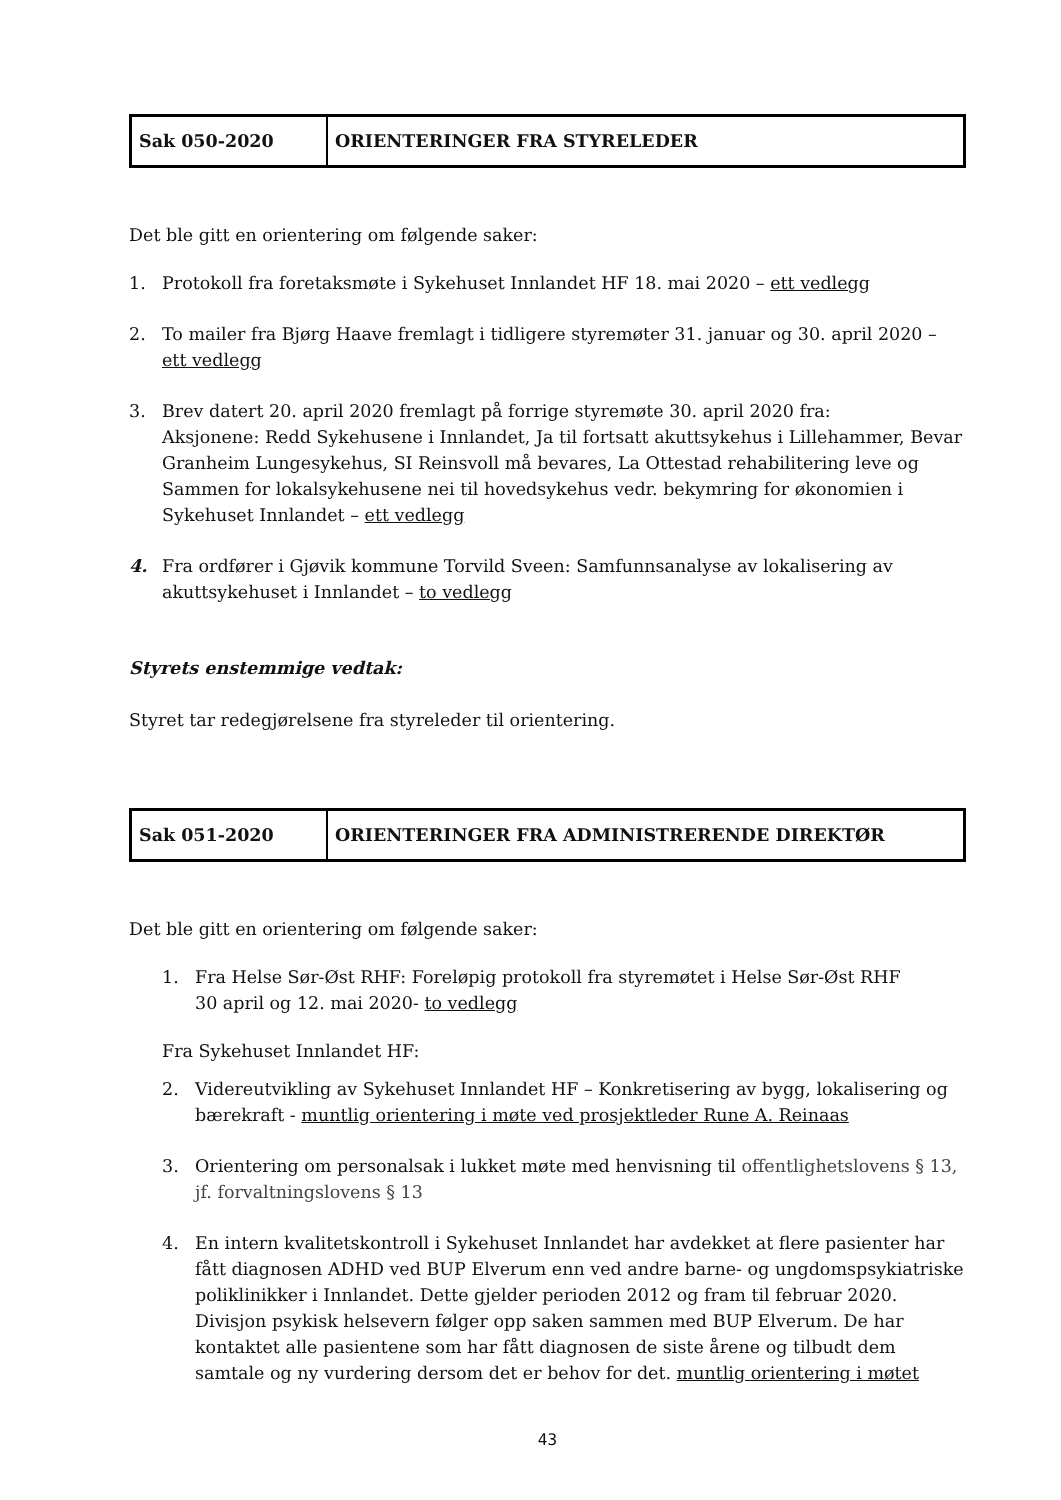| Sak 050-2020 | ORIENTERINGER FRA STYRELEDER |
Det ble gitt en orientering om følgende saker:
1. Protokoll fra foretaksmøte i Sykehuset Innlandet HF 18. mai 2020 – ett vedlegg
2. To mailer fra Bjørg Haave fremlagt i tidligere styremøter 31. januar og 30. april 2020 – ett vedlegg
3. Brev datert 20. april 2020 fremlagt på forrige styremøte 30. april 2020 fra:
Aksjonene: Redd Sykehusene i Innlandet, Ja til fortsatt akuttsykehus i Lillehammer, Bevar Granheim Lungesykehus, SI Reinsvoll må bevares, La Ottestad rehabilitering leve og Sammen for lokalsykehusene nei til hovedsykehus vedr. bekymring for økonomien i Sykehuset Innlandet – ett vedlegg
4. Fra ordfører i Gjøvik kommune Torvild Sveen: Samfunnsanalyse av lokalisering av akuttsykehuset i Innlandet – to vedlegg
Styrets enstemmige vedtak:
Styret tar redegjørelsene fra styreleder til orientering.
| Sak 051-2020 | ORIENTERINGER FRA ADMINISTRERENDE DIREKTØR |
Det ble gitt en orientering om følgende saker:
1. Fra Helse Sør-Øst RHF: Foreløpig protokoll fra styremøtet i Helse Sør-Øst RHF
30 april og 12. mai 2020- to vedlegg
Fra Sykehuset Innlandet HF:
2. Videreutvikling av Sykehuset Innlandet HF – Konkretisering av bygg, lokalisering og bærekraft - muntlig orientering i møte ved prosjektleder Rune A. Reinaas
3. Orientering om personalsak i lukket møte med henvisning til offentlighetslovens § 13, jf. forvaltningslovens § 13
4. En intern kvalitetskontroll i Sykehuset Innlandet har avdekket at flere pasienter har fått diagnosen ADHD ved BUP Elverum enn ved andre barne- og ungdomspsykiatriske poliklinikker i Innlandet. Dette gjelder perioden 2012 og fram til februar 2020. Divisjon psykisk helsevern følger opp saken sammen med BUP Elverum. De har kontaktet alle pasientene som har fått diagnosen de siste årene og tilbudt dem samtale og ny vurdering dersom det er behov for det. muntlig orientering i møtet
43